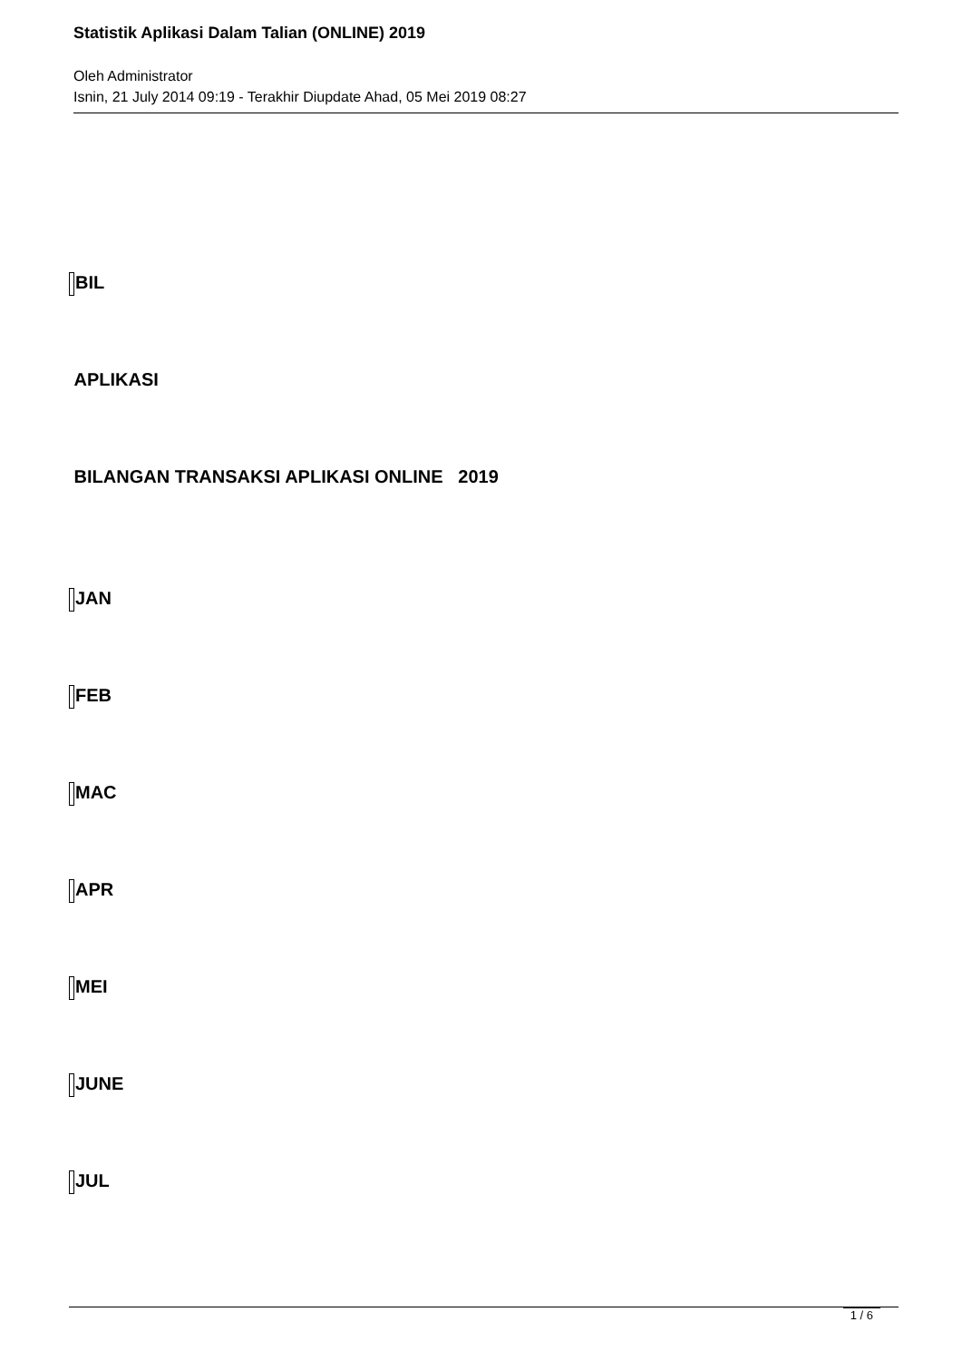Statistik Aplikasi Dalam Talian (ONLINE) 2019
Oleh Administrator
Isnin, 21 July 2014 09:19 - Terakhir Diupdate Ahad, 05 Mei 2019 08:27
BIL
APLIKASI
BILANGAN TRANSAKSI APLIKASI ONLINE 2019
JAN
FEB
MAC
APR
MEI
JUNE
JUL
1 / 6